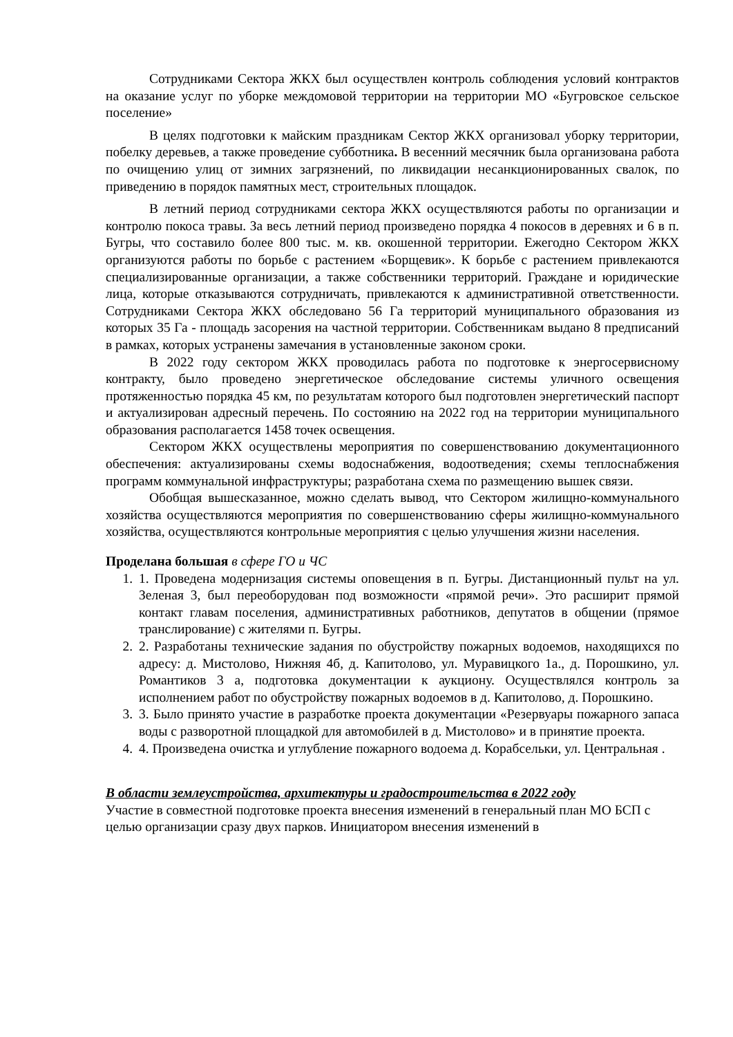Сотрудниками Сектора ЖКХ был осуществлен контроль соблюдения условий контрактов на оказание услуг по уборке междомовой территории на территории МО «Бугровское сельское поселение»
В целях подготовки к майским праздникам Сектор ЖКХ организовал уборку территории, побелку деревьев, а также проведение субботника. В весенний месячник была организована работа по очищению улиц от зимних загрязнений, по ликвидации несанкционированных свалок, по приведению в порядок памятных мест, строительных площадок.
В летний период сотрудниками сектора ЖКХ осуществляются работы по организации и контролю покоса травы. За весь летний период произведено порядка 4 покосов в деревнях и 6 в п. Бугры, что составило более 800 тыс. м. кв. окошенной территории. Ежегодно Сектором ЖКХ организуются работы по борьбе с растением «Борщевик». К борьбе с растением привлекаются специализированные организации, а также собственники территорий. Граждане и юридические лица, которые отказываются сотрудничать, привлекаются к административной ответственности. Сотрудниками Сектора ЖКХ обследовано 56 Га территорий муниципального образования из которых 35 Га - площадь засорения на частной территории. Собственникам выдано 8 предписаний в рамках, которых устранены замечания в установленные законом сроки.
В 2022 году сектором ЖКХ проводилась работа по подготовке к энергосервисному контракту, было проведено энергетическое обследование системы уличного освещения протяженностью порядка 45 км, по результатам которого был подготовлен энергетический паспорт и актуализирован адресный перечень. По состоянию на 2022 год на территории муниципального образования располагается 1458 точек освещения.
Сектором ЖКХ осуществлены мероприятия по совершенствованию документационного обеспечения: актуализированы схемы водоснабжения, водоотведения; схемы теплоснабжения программ коммунальной инфраструктуры; разработана схема по размещению вышек связи.
Обобщая вышесказанное, можно сделать вывод, что Сектором жилищно-коммунального хозяйства осуществляются мероприятия по совершенствованию сферы жилищно-коммунального хозяйства, осуществляются контрольные мероприятия с целью улучшения жизни населения.
Проделана большая в сфере ГО и ЧС
1. 1. Проведена модернизация системы оповещения в п. Бугры. Дистанционный пульт на ул. Зеленая 3, был переоборудован под возможности «прямой речи». Это расширит прямой контакт главам поселения, административных работников, депутатов в общении (прямое транслирование) с жителями п. Бугры.
2. 2. Разработаны технические задания по обустройству пожарных водоемов, находящихся по адресу: д. Мистолово, Нижняя 4б, д. Капитолово, ул. Муравицкого 1а., д. Порошкино, ул. Романтиков 3 а, подготовка документации к аукциону. Осуществлялся контроль за исполнением работ по обустройству пожарных водоемов в д. Капитолово, д. Порошкино.
3. 3. Было принято участие в разработке проекта документации «Резервуары пожарного запаса воды с разворотной площадкой для автомобилей в д. Мистолово» и в принятие проекта.
4. 4. Произведена очистка и углубление пожарного водоема д. Корабсельки, ул. Центральная .
В области землеустройства, архитектуры и градостроительства в 2022 году
Участие в совместной подготовке проекта внесения изменений в генеральный план МО БСП с целью организации сразу двух парков. Инициатором внесения изменений в